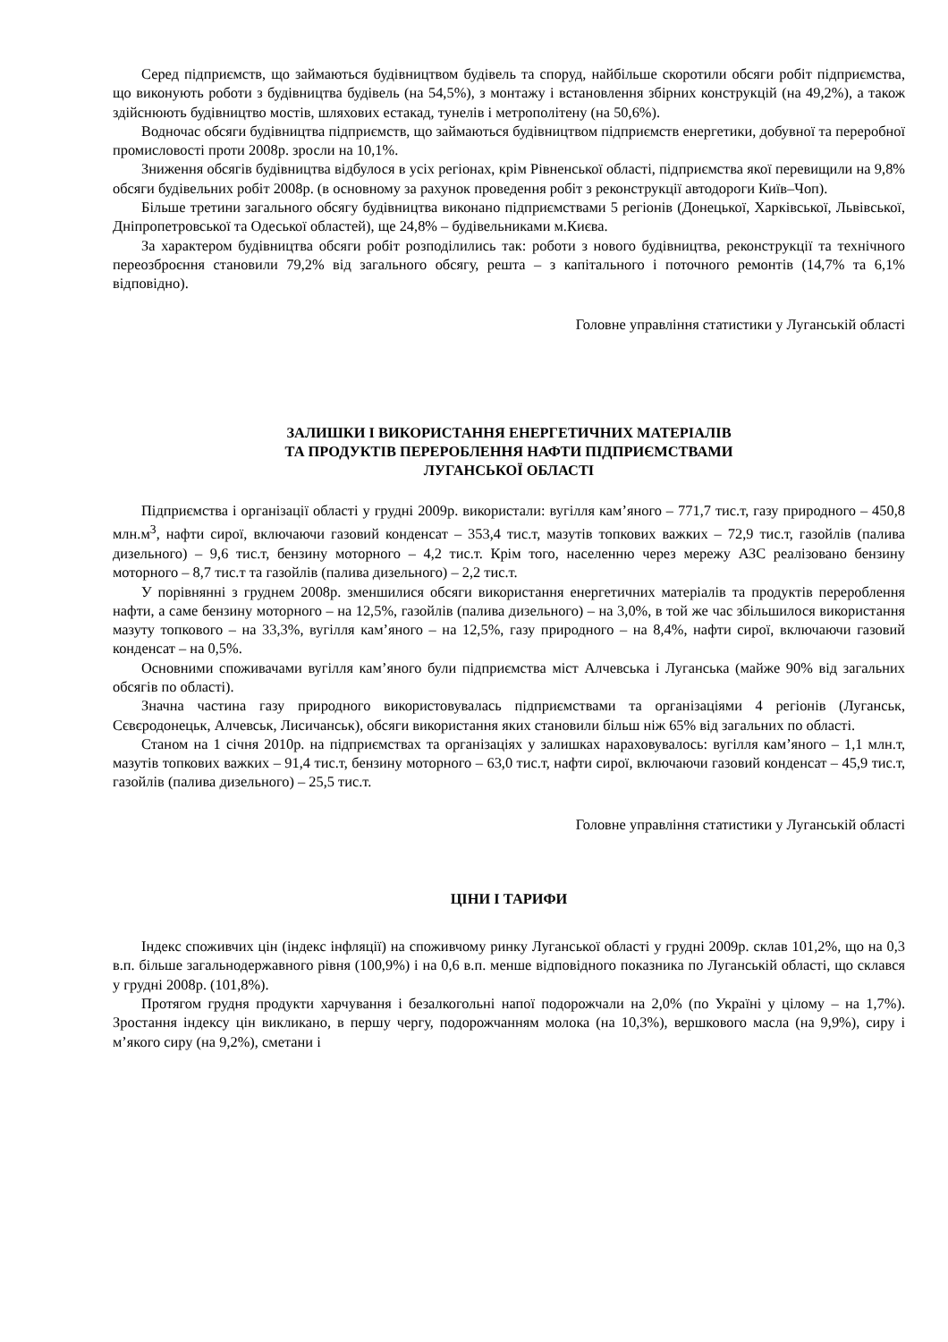Серед підприємств, що займаються будівництвом будівель та споруд, найбільше скоротили обсяги робіт підприємства, що виконують роботи з будівництва будівель (на 54,5%), з монтажу і встановлення збірних конструкцій (на 49,2%), а також здійснюють будівництво мостів, шляхових естакад, тунелів і метрополітену (на 50,6%).
Водночас обсяги будівництва підприємств, що займаються будівництвом підприємств енергетики, добувної та переробної промисловості проти 2008р. зросли на 10,1%.
Зниження обсягів будівництва відбулося в усіх регіонах, крім Рівненської області, підприємства якої перевищили на 9,8% обсяги будівельних робіт 2008р. (в основному за рахунок проведення робіт з реконструкції автодороги Київ–Чоп).
Більше третини загального обсягу будівництва виконано підприємствами 5 регіонів (Донецької, Харківської, Львівської, Дніпропетровської та Одеської областей), ще 24,8% – будівельниками м.Києва.
За характером будівництва обсяги робіт розподілились так: роботи з нового будівництва, реконструкції та технічного переозброєння становили 79,2% від загального обсягу, решта – з капітального і поточного ремонтів (14,7% та 6,1% відповідно).
Головне управління статистики у Луганській області
ЗАЛИШКИ І ВИКОРИСТАННЯ ЕНЕРГЕТИЧНИХ МАТЕРІАЛІВ
ТА ПРОДУКТІВ ПЕРЕРОБЛЕННЯ НАФТИ ПІДПРИЄМСТВАМИ
ЛУГАНСЬКОЇ ОБЛАСТІ
Підприємства і організації області у грудні 2009р. використали: вугілля кам’яного – 771,7 тис.т, газу природного – 450,8 млн.м<sup>3</sup>, нафти сирої, включаючи газовий конденсат – 353,4 тис.т, мазутів топкових важких – 72,9 тис.т, газойлів (палива дизельного) – 9,6 тис.т, бензину моторного – 4,2 тис.т. Крім того, населенню через мережу АЗС реалізовано бензину моторного – 8,7 тис.т та газойлів (палива дизельного) – 2,2 тис.т.
У порівнянні з груднем 2008р. зменшилися обсяги використання енергетичних матеріалів та продуктів перероблення нафти, а саме бензину моторного – на 12,5%, газойлів (палива дизельного) – на 3,0%, в той же час збільшилося використання мазуту топкового – на 33,3%, вугілля кам’яного – на 12,5%, газу природного – на 8,4%, нафти сирої, включаючи газовий конденсат – на 0,5%.
Основними споживачами вугілля кам’яного були підприємства міст Алчевська і Луганська (майже 90% від загальних обсягів по області).
Значна частина газу природного використовувалась підприємствами та організаціями 4 регіонів (Луганськ, Сєвєродонецьк, Алчевськ, Лисичанськ), обсяги використання яких становили більш ніж 65% від загальних по області.
Станом на 1 січня 2010р. на підприємствах та організаціях у залишках нараховувалось: вугілля кам’яного – 1,1 млн.т, мазутів топкових важких – 91,4 тис.т, бензину моторного – 63,0 тис.т, нафти сирої, включаючи газовий конденсат – 45,9 тис.т, газойлів (палива дизельного) – 25,5 тис.т.
Головне управління статистики у Луганській області
ЦІНИ І ТАРИФИ
Індекс споживчих цін (індекс інфляції) на споживчому ринку Луганської області у грудні 2009р. склав 101,2%, що на 0,3 в.п. більше загальнодержавного рівня (100,9%) і на 0,6 в.п. менше відповідного показника по Луганській області, що склався у грудні 2008р. (101,8%).
Протягом грудня продукти харчування і безалкогольні напої подорожчали на 2,0% (по Україні у цілому – на 1,7%). Зростання індексу цін викликано, в першу чергу, подорожчанням молока (на 10,3%), вершкового масла (на 9,9%), сиру і м’якого сиру (на 9,2%), сметани і